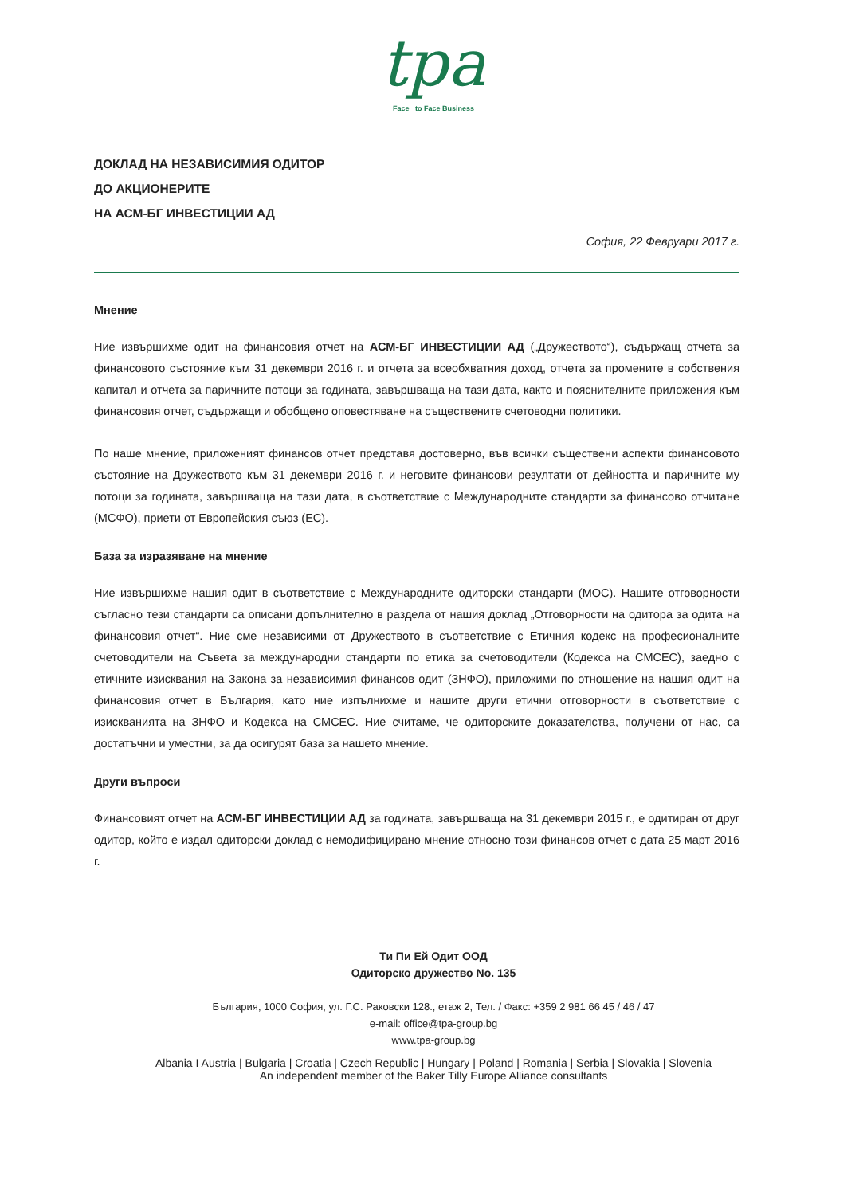tpa
Face to Face Business
ДОКЛАД НА НЕЗАВИСИМИЯ ОДИТОР
ДО АКЦИОНЕРИТЕ
НА АСМ-БГ ИНВЕСТИЦИИ АД
София, 22 Февруари 2017 г.
Мнение
Ние извършихме одит на финансовия отчет на АСМ-БГ ИНВЕСТИЦИИ АД („Дружеството“), съдържащ отчета за финансовото състояние към 31 декември 2016 г. и отчета за всеобхватния доход, отчета за промените в собствения капитал и отчета за паричните потоци за годината, завършваща на тази дата, както и пояснителните приложения към финансовия отчет, съдържащи и обобщено оповестяване на съществените счетоводни политики.
По наше мнение, приложеният финансов отчет представя достоверно, във всички съществени аспекти финансовото състояние на Дружеството към 31 декември 2016 г. и неговите финансови резултати от дейността и паричните му потоци за годината, завършваща на тази дата, в съответствие с Международните стандарти за финансово отчитане (МСФО), приети от Европейския съюз (ЕС).
База за изразяване на мнение
Ние извършихме нашия одит в съответствие с Международните одиторски стандарти (МОС). Нашите отговорности съгласно тези стандарти са описани допълнително в раздела от нашия доклад „Отговорности на одитора за одита на финансовия отчет“. Ние сме независими от Дружеството в съответствие с Етичния кодекс на професионалните счетоводители на Съвета за международни стандарти по етика за счетоводители (Кодекса на СМСЕС), заедно с етичните изисквания на Закона за независимия финансов одит (ЗНФО), приложими по отношение на нашия одит на финансовия отчет в България, като ние изпълнихме и нашите други етични отговорности в съответствие с изискванията на ЗНФО и Кодекса на СМСЕС. Ние считаме, че одиторските доказателства, получени от нас, са достатъчни и уместни, за да осигурят база за нашето мнение.
Други въпроси
Финансовият отчет на АСМ-БГ ИНВЕСТИЦИИ АД за годината, завършваща на 31 декември 2015 г., е одитиран от друг одитор, който е издал одиторски доклад с немодифицирано мнение относно този финансов отчет с дата 25 март 2016 г.
Ти Пи Ей Одит ООД
Одиторско дружество No. 135
България, 1000 София, ул. Г.С. Раковски 128., етаж 2, Тел. / Факс: +359 2 981 66 45 / 46 / 47
e-mail: office@tpa-group.bg
www.tpa-group.bg
Albania I Austria | Bulgaria | Croatia | Czech Republic | Hungary | Poland | Romania | Serbia | Slovakia | Slovenia
An independent member of the Baker Tilly Europe Alliance consultants